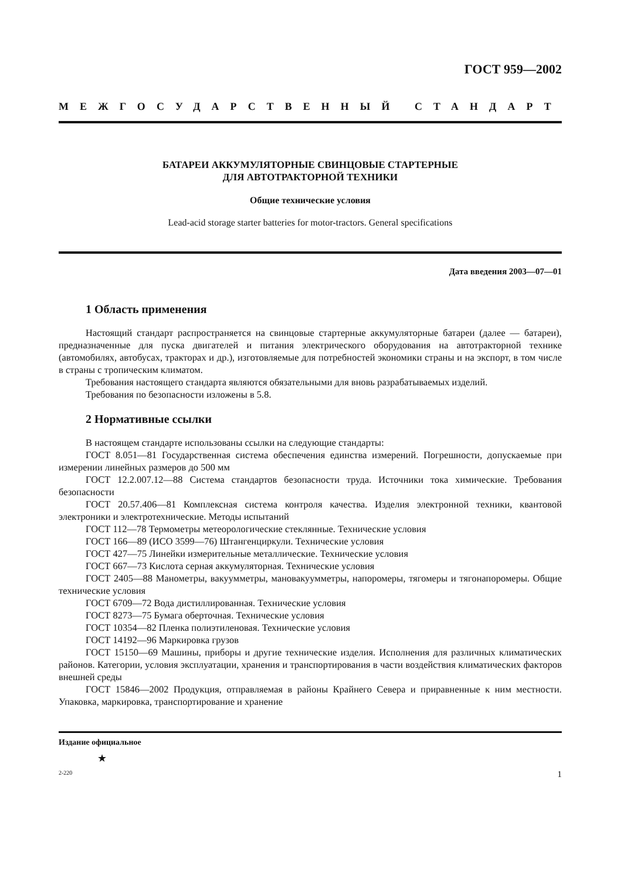ГОСТ 959—2002
МЕЖГОСУДАРСТВЕННЫЙ СТАНДАРТ
БАТАРЕИ АККУМУЛЯТОРНЫЕ СВИНЦОВЫЕ СТАРТЕРНЫЕ
ДЛЯ АВТОТРАКТОРНОЙ ТЕХНИКИ
Общие технические условия
Lead-acid storage starter batteries for motor-tractors. General specifications
Дата введения 2003—07—01
1 Область применения
Настоящий стандарт распространяется на свинцовые стартерные аккумуляторные батареи (далее — батареи), предназначенные для пуска двигателей и питания электрического оборудования на автотракторной технике (автомобилях, автобусах, тракторах и др.), изготовляемые для потребностей экономики страны и на экспорт, в том числе в страны с тропическим климатом.
Требования настоящего стандарта являются обязательными для вновь разрабатываемых изделий.
Требования по безопасности изложены в 5.8.
2 Нормативные ссылки
В настоящем стандарте использованы ссылки на следующие стандарты:
ГОСТ 8.051—81 Государственная система обеспечения единства измерений. Погрешности, допускаемые при измерении линейных размеров до 500 мм
ГОСТ 12.2.007.12—88 Система стандартов безопасности труда. Источники тока химические. Требования безопасности
ГОСТ 20.57.406—81 Комплексная система контроля качества. Изделия электронной техники, квантовой электроники и электротехнические. Методы испытаний
ГОСТ 112—78 Термометры метеорологические стеклянные. Технические условия
ГОСТ 166—89 (ИСО 3599—76) Штангенциркули. Технические условия
ГОСТ 427—75 Линейки измерительные металлические. Технические условия
ГОСТ 667—73 Кислота серная аккумуляторная. Технические условия
ГОСТ 2405—88 Манометры, вакуумметры, мановакуумметры, напоромеры, тягомеры и тягонапоромеры. Общие технические условия
ГОСТ 6709—72 Вода дистиллированная. Технические условия
ГОСТ 8273—75 Бумага оберточная. Технические условия
ГОСТ 10354—82 Пленка полиэтиленовая. Технические условия
ГОСТ 14192—96 Маркировка грузов
ГОСТ 15150—69 Машины, приборы и другие технические изделия. Исполнения для различных климатических районов. Категории, условия эксплуатации, хранения и транспортирования в части воздействия климатических факторов внешней среды
ГОСТ 15846—2002 Продукция, отправляемая в районы Крайнего Севера и приравненные к ним местности. Упаковка, маркировка, транспортирование и хранение
Издание официальное
★
2-220 1